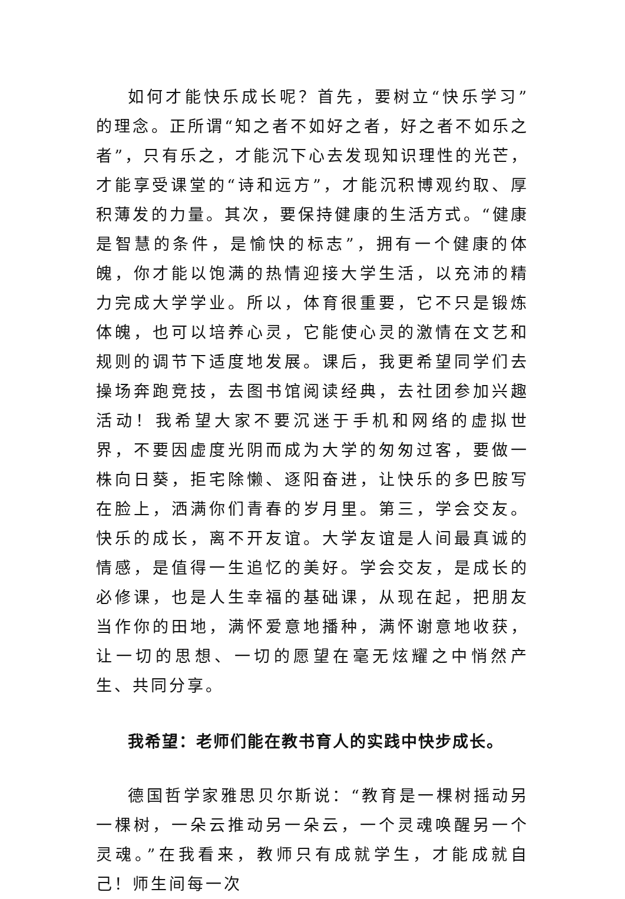如何才能快乐成长呢？首先，要树立“快乐学习”的理念。正所谓“知之者不如好之者，好之者不如乐之者”，只有乐之，才能沉下心去发现知识理性的光芒，才能享受课堂的“诗和远方”，才能沉积博观约取、厚积薄发的力量。其次，要保持健康的生活方式。“健康是智慧的条件，是愉快的标志”，拥有一个健康的体魄，你才能以饱满的热情迎接大学生活，以充沛的精力完成大学学业。所以，体育很重要，它不只是锻炼体魄，也可以培养心灵，它能使心灵的激情在文艺和规则的调节下适度地发展。课后，我更希望同学们去操场奔跑竞技，去图书馆阅读经典，去社团参加兴趣活动！我希望大家不要沉迷于手机和网络的虚拟世界，不要因虚度光阴而成为大学的匆匆过客，要做一株向日葵，拒宅除懒、逐阳奋进，让快乐的多巴胺写在脸上，洒满你们青春的岁月里。第三，学会交友。快乐的成长，离不开友谊。大学友谊是人间最真诚的情感，是值得一生追忆的美好。学会交友，是成长的必修课，也是人生幸福的基础课，从现在起，把朋友当作你的田地，满怀爱意地播种，满怀谢意地收获，让一切的思想、一切的愿望在毫无炫耀之中悄然产生、共同分享。
我希望：老师们能在教书育人的实践中快步成长。
德国哲学家雅思贝尔斯说：“教育是一棵树摇动另一棵树，一朵云推动另一朵云，一个灵魂唤醒另一个灵魂。”在我看来，教师只有成就学生，才能成就自己！师生间每一次